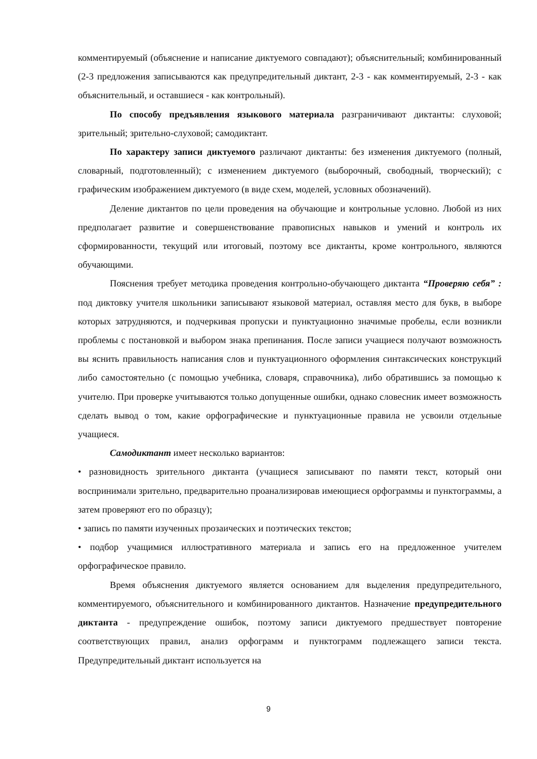комментируемый (объяснение и написание диктуемого совпадают); объяснительный; комбинированный (2-3 предложения записываются как предупредительный диктант, 2-3 - как комментируемый, 2-3 - как объяснительный, и оставшиеся - как контрольный).
По способу предъявления языкового материала разграничивают диктанты: слуховой; зрительный; зрительно-слуховой; самодиктант.
По характеру записи диктуемого различают диктанты: без изменения диктуемого (полный, словарный, подготовленный); с изменением диктуемого (выборочный, свободный, творческий); с графическим изображением диктуемого (в виде схем, моделей, условных обозначений).
Деление диктантов по цели проведения на обучающие и контрольные условно. Любой из них предполагает развитие и совершенствование правописных навыков и умений и контроль их сформированности, текущий или итоговый, поэтому все диктанты, кроме контрольного, являются обучающими.
Пояснения требует методика проведения контрольно-обучающего диктанта “Проверяю себя” : под диктовку учителя школьники записывают языковой материал, оставляя место для букв, в выборе которых затрудняются, и подчеркивая пропуски и пунктуационно значимые пробелы, если возникли проблемы с постановкой и выбором знака препинания. После записи учащиеся получают возможность вы яснить правильность написания слов и пунктуационного оформления синтаксических конструкций либо самостоятельно (с помощью учебника, словаря, справочника), либо обратившись за помощью к учителю. При проверке учитываются только допущенные ошибки, однако словесник имеет возможность сделать вывод о том, какие орфографические и пунктуационные правила не усвоили отдельные учащиеся.
Самодиктант имеет несколько вариантов:
• разновидность зрительного диктанта (учащиеся записывают по памяти текст, который они воспринимали зрительно, предварительно проанализировав имеющиеся орфограммы и пунктограммы, а затем проверяют его по образцу);
• запись по памяти изученных прозаических и поэтических текстов;
• подбор учащимися иллюстративного материала и запись его на предложенное учителем орфографическое правило.
Время объяснения диктуемого является основанием для выделения предупредительного, комментируемого, объяснительного и комбинированного диктантов. Назначение предупредительного диктанта - предупреждение ошибок, поэтому записи диктуемого предшествует повторение соответствующих правил, анализ орфограмм и пунктограмм подлежащего записи текста. Предупредительный диктант используется на
9